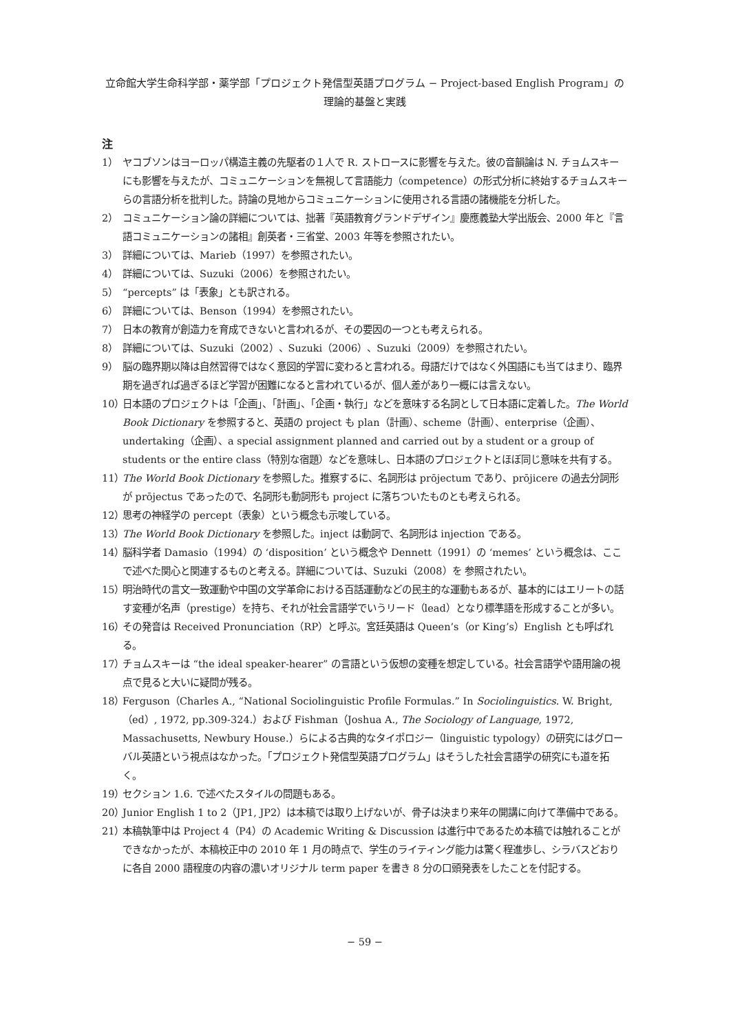立命館大学生命科学部・薬学部「プロジェクト発信型英語プログラム − Project-based English Program」の理論的基盤と実践
注
1） ヤコブソンはヨーロッパ構造主義の先駆者の１人で R. ストロースに影響を与えた。彼の音韻論は N. チョムスキーにも影響を与えたが、コミュニケーションを無視して言語能力（competence）の形式分析に終始するチョムスキーらの言語分析を批判した。詩論の見地からコミュニケーションに使用される言語の諸機能を分析した。
2） コミュニケーション論の詳細については、拙著『英語教育グランドデザイン』慶應義塾大学出版会、2000 年と『言語コミュニケーションの諸相』創英者・三省堂、2003 年等を参照されたい。
3） 詳細については、Marieb（1997）を参照されたい。
4） 詳細については、Suzuki（2006）を参照されたい。
5） “percepts” は「表象」とも訳される。
6） 詳細については、Benson（1994）を参照されたい。
7） 日本の教育が創造力を育成できないと言われるが、その要因の一つとも考えられる。
8） 詳細については、Suzuki（2002）、Suzuki（2006）、Suzuki（2009）を参照されたい。
9） 脳の臨界期以降は自然習得ではなく意図的学習に変わると言われる。母語だけではなく外国語にも当てはまり、臨界期を過ぎれば過ぎるほど学習が困難になると言われているが、個人差があり一概には言えない。
10） 日本語のプロジェクトは「企画」、「計画」、「企画・執行」などを意味する名詞として日本語に定着した。The World Book Dictionary を参照すると、英語の project も plan（計画）、scheme（計画）、enterprise（企画）、undertaking（企画）、a special assignment planned and carried out by a student or a group of students or the entire class（特別な宿題）などを意味し、日本語のプロジェクトとほぼ同じ意味を共有する。
11） The World Book Dictionary を参照した。推察するに、名詞形は prōjectum であり、prōjicere の過去分詞形が prōjectus であったので、名詞形も動詞形も project に落ちついたものとも考えられる。
12） 思考の神経学の percept（表象）という概念も示唆している。
13） The World Book Dictionary を参照した。inject は動詞で、名詞形は injection である。
14） 脳科学者 Damasio（1994）の ‘disposition’ という概念や Dennett（1991）の ‘memes’ という概念は、ここで述べた関心と関連するものと考える。詳細については、Suzuki（2008）を 参照されたい。
15） 明治時代の言文一致運動や中国の文学革命における百話運動などの民主的な運動もあるが、基本的にはエリートの話す変種が名声（prestige）を持ち、それが社会言語学でいうリード（lead）となり標準語を形成することが多い。
16） その発音は Received Pronunciation（RP）と呼ぶ。宮廷英語は Queen’s（or King’s）English とも呼ばれる。
17） チョムスキーは “the ideal speaker-hearer” の言語という仮想の変種を想定している。社会言語学や語用論の視点で見ると大いに疑問が残る。
18） Ferguson（Charles A., “National Sociolinguistic Profile Formulas.” In Sociolinguistics. W. Bright,（ed）, 1972, pp.309-324.）および Fishman（Joshua A., The Sociology of Language, 1972, Massachusetts, Newbury House.）らによる古典的なタイポロジー（linguistic typology）の研究にはグローバル英語という視点はなかった。「プロジェクト発信型英語プログラム」はそうした社会言語学の研究にも道を拓く。
19） セクション 1.6. で述べたスタイルの問題もある。
20） Junior English 1 to 2（JP1, JP2）は本稿では取り上げないが、骨子は決まり来年の開講に向けて準備中である。
21） 本稿執筆中は Project 4（P4）の Academic Writing & Discussion は進行中であるため本稿では触れることができなかったが、本稿校正中の 2010 年 1 月の時点で、学生のライティング能力は驚く程進歩し、シラバスどおりに各自 2000 語程度の内容の濃いオリジナル term paper を書き 8 分の口頭発表をしたことを付記する。
− 59 −